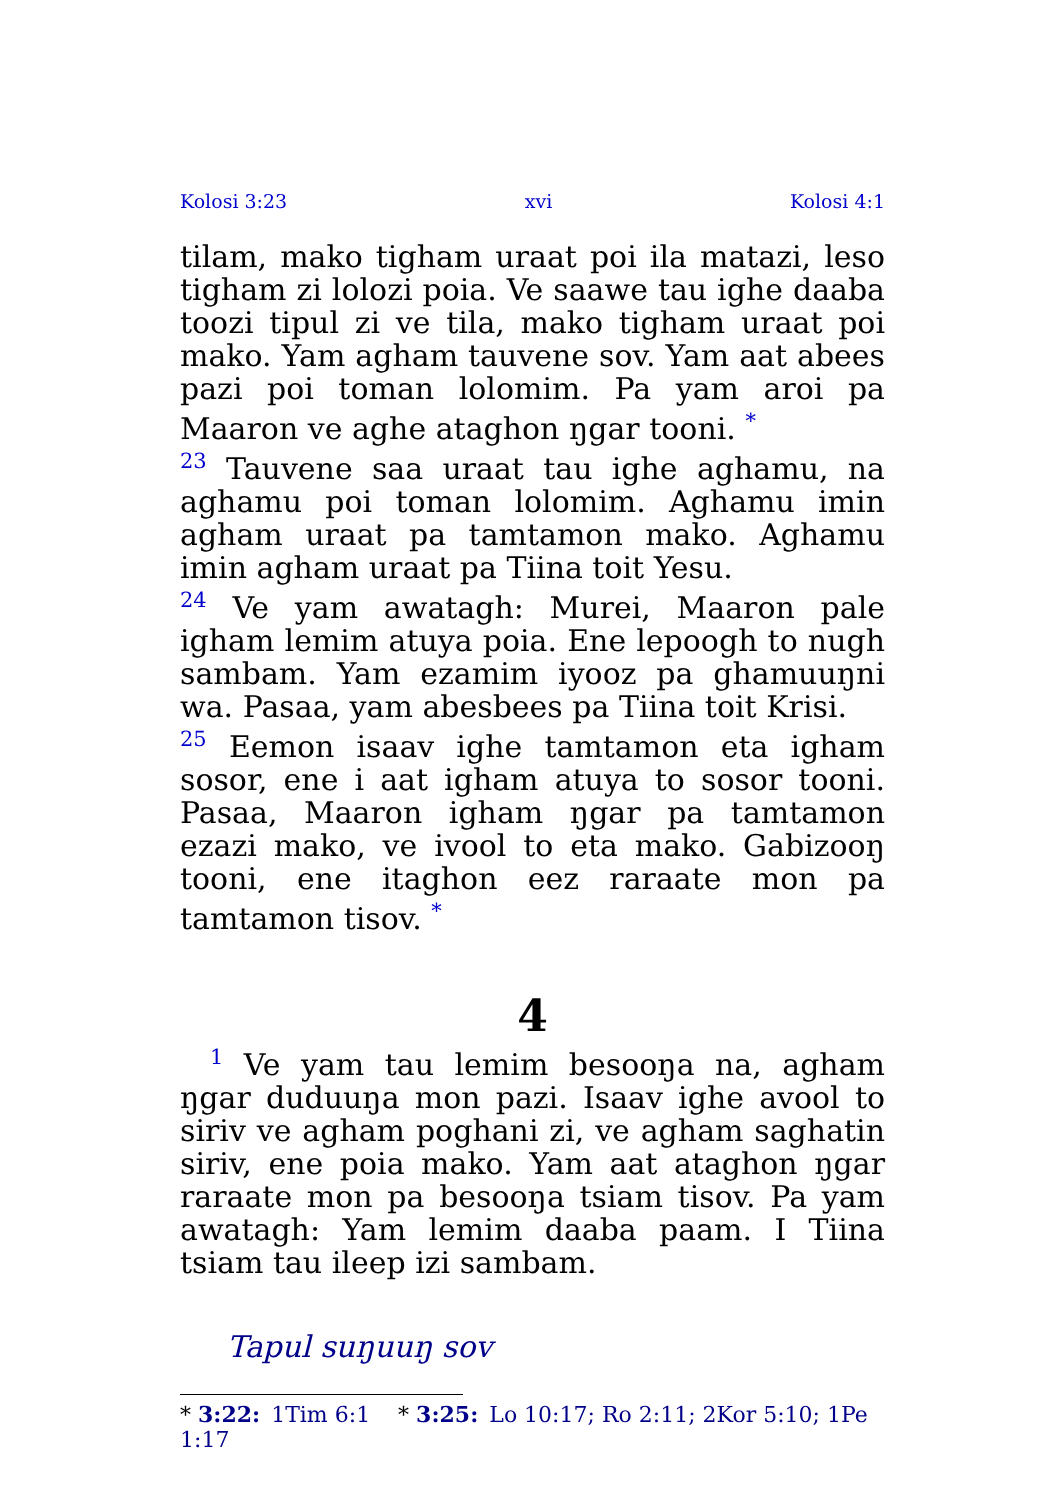Kolosi 3:23 xvi Kolosi 4:1
tilam, mako tigham uraat poi ila matazi, leso tigham zi lolozi poia. Ve saawe tau ighe daaba toozi tipul zi ve tila, mako tigham uraat poi mako. Yam agham tauvene sov. Yam aat abees pazi poi toman lolomim. Pa yam aroi pa Maaron ve aghe ataghon ŋgar tooni. <sup>*</sup>
<sup>23</sup> Tauvene saa uraat tau ighe aghamu, na aghamu poi toman lolomim. Aghamu imin agham uraat pa tamtamon mako. Aghamu imin agham uraat pa Tiina toit Yesu.
<sup>24</sup> Ve yam awatagh: Murei, Maaron pale igham lemim atuya poia. Ene lepoogh to nugh sambam. Yam ezamim iyooz pa ghamuuŋni wa. Pasaa, yam abesbees pa Tiina toit Krisi.
<sup>25</sup> Eemon isaav ighe tamtamon eta igham sosor, ene i aat igham atuya to sosor tooni. Pasaa, Maaron igham ŋgar pa tamtamon ezazi mako, ve ivool to eta mako. Gabizooŋ tooni, ene itaghon eez raraate mon pa tamtamon tisov. <sup>*</sup>
4
<sup>1</sup> Ve yam tau lemim besooŋa na, agham ŋgar duduuŋa mon pazi. Isaav ighe avool to siriv ve agham poghani zi, ve agham saghatin siriv, ene poia mako. Yam aat ataghon ŋgar raraate mon pa besooŋa tsiam tisov. Pa yam awatagh: Yam lemim daaba paam. I Tiina tsiam tau ileep izi sambam.
Tapul suŋuuŋ sov
* 3:22: 1Tim 6:1 * 3:25: Lo 10:17; Ro 2:11; 2Kor 5:10; 1Pe 1:17